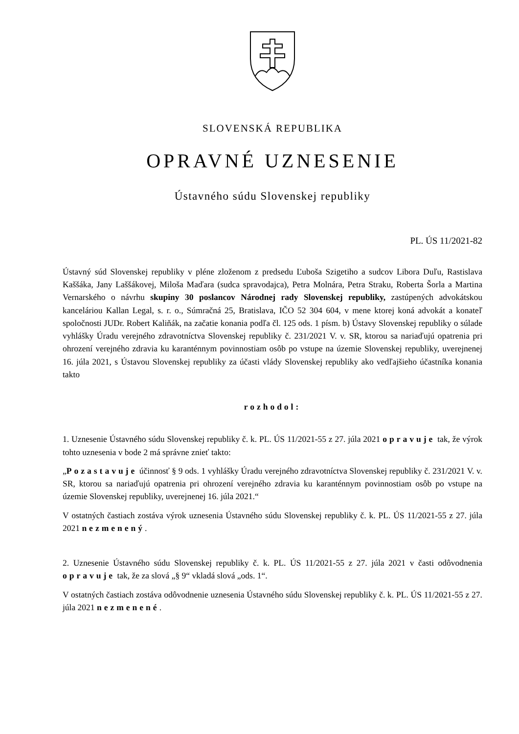SLOVENSKÁ REPUBLIKA
OPRAVNÉ UZNESENIE
Ústavného súdu Slovenskej republiky
PL. ÚS 11/2021-82
Ústavný súd Slovenskej republiky v pléne zloženom z predsedu Ľuboša Szigetiho a sudcov Libora Duľu, Rastislava Kaššáka, Jany Laššákovej, Miloša Maďara (sudca spravodajca), Petra Molnára, Petra Straku, Roberta Šorla a Martina Vernarského o návrhu skupiny 30 poslancov Národnej rady Slovenskej republiky, zastúpených advokátskou kanceláriou Kallan Legal, s. r. o., Súmračná 25, Bratislava, IČO 52 304 604, v mene ktorej koná advokát a konateľ spoločnosti JUDr. Robert Kaliňák, na začatie konania podľa čl. 125 ods. 1 písm. b) Ústavy Slovenskej republiky o súlade vyhlášky Úradu verejného zdravotníctva Slovenskej republiky č. 231/2021 V. v. SR, ktorou sa nariaďujú opatrenia pri ohrození verejného zdravia ku karanténnym povinnostiam osôb po vstupe na územie Slovenskej republiky, uverejnenej 16. júla 2021, s Ústavou Slovenskej republiky za účasti vlády Slovenskej republiky ako vedľajšieho účastníka konania takto
rozhodol:
1. Uznesenie Ústavného súdu Slovenskej republiky č. k. PL. ÚS 11/2021-55 z 27. júla 2021 opravuje tak, že výrok tohto uznesenia v bode 2 má správne znieť takto:
„Pozastavuje účinnosť § 9 ods. 1 vyhlášky Úradu verejného zdravotníctva Slovenskej republiky č. 231/2021 V. v. SR, ktorou sa nariaďujú opatrenia pri ohrození verejného zdravia ku karanténnym povinnostiam osôb po vstupe na územie Slovenskej republiky, uverejnenej 16. júla 2021.“
V ostatných častiach zostáva výrok uznesenia Ústavného súdu Slovenskej republiky č. k. PL. ÚS 11/2021-55 z 27. júla 2021 nezmenený.
2. Uznesenie Ústavného súdu Slovenskej republiky č. k. PL. ÚS 11/2021-55 z 27. júla 2021 v časti odôvodnenia opravuje tak, že za slová „§ 9“ vkladá slová „ods. 1“.
V ostatných častiach zostáva odôvodnenie uznesenia Ústavného súdu Slovenskej republiky č. k. PL. ÚS 11/2021-55 z 27. júla 2021 nezmenené.